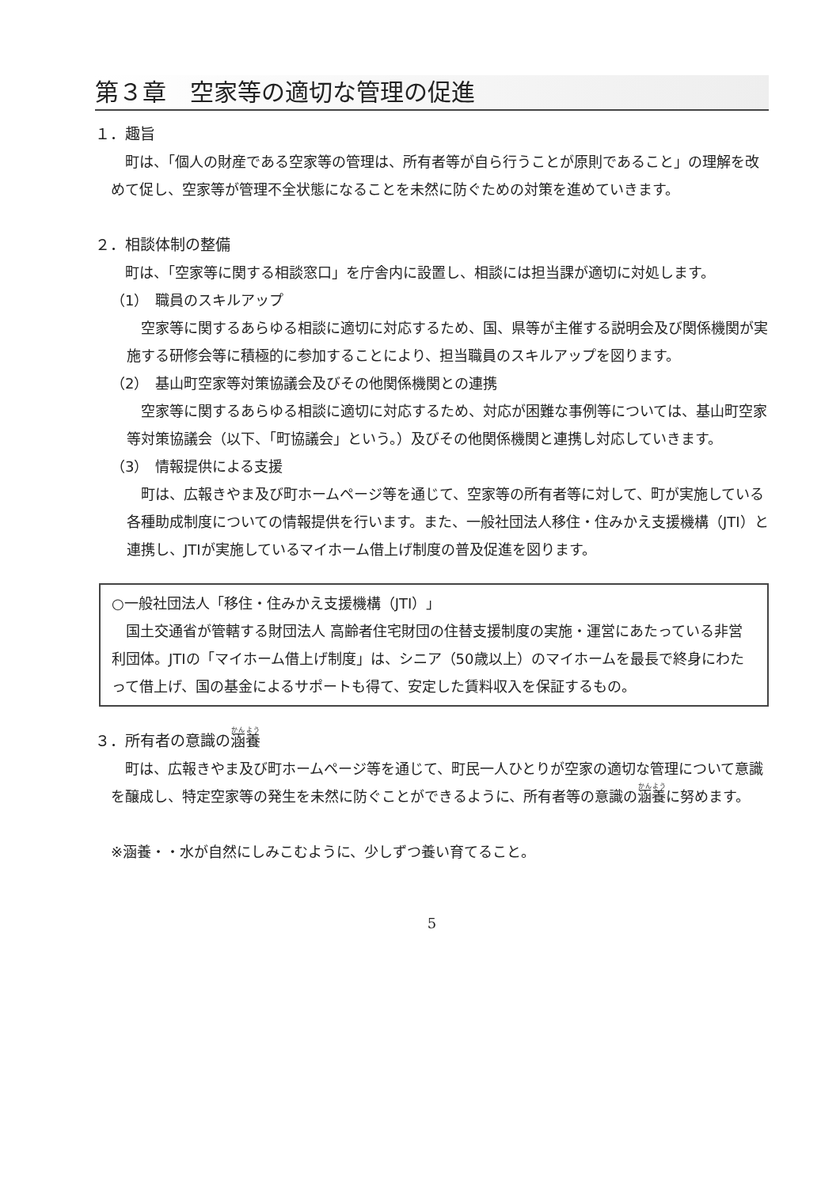第３章　空家等の適切な管理の促進
１．趣旨
町は、「個人の財産である空家等の管理は、所有者等が自ら行うことが原則であること」の理解を改めて促し、空家等が管理不全状態になることを未然に防ぐための対策を進めていきます。
２．相談体制の整備
町は、「空家等に関する相談窓口」を庁舎内に設置し、相談には担当課が適切に対処します。
（1）　職員のスキルアップ
空家等に関するあらゆる相談に適切に対応するため、国、県等が主催する説明会及び関係機関が実施する研修会等に積極的に参加することにより、担当職員のスキルアップを図ります。
（2）　基山町空家等対策協議会及びその他関係機関との連携
空家等に関するあらゆる相談に適切に対応するため、対応が困難な事例等については、基山町空家等対策協議会（以下、「町協議会」という。）及びその他関係機関と連携し対応していきます。
（3）　情報提供による支援
町は、広報きやま及び町ホームページ等を通じて、空家等の所有者等に対して、町が実施している各種助成制度についての情報提供を行います。また、一般社団法人移住・住みかえ支援機構（JTI）と連携し、JTIが実施しているマイホーム借上げ制度の普及促進を図ります。
○一般社団法人「移住・住みかえ支援機構（JTI）」
国土交通省が管轄する財団法人 高齢者住宅財団の住替支援制度の実施・運営にあたっている非営利団体。JTIの「マイホーム借上げ制度」は、シニア（50歳以上）のマイホームを最長で終身にわたって借上げ、国の基金によるサポートも得て、安定した賃料収入を保証するもの。
３．所有者の意識の涵養
町は、広報きやま及び町ホームページ等を通じて、町民一人ひとりが空家の適切な管理について意識を醸成し、特定空家等の発生を未然に防ぐことができるように、所有者等の意識の涵養に努めます。
※涵養・・水が自然にしみこむように、少しずつ養い育てること。
5